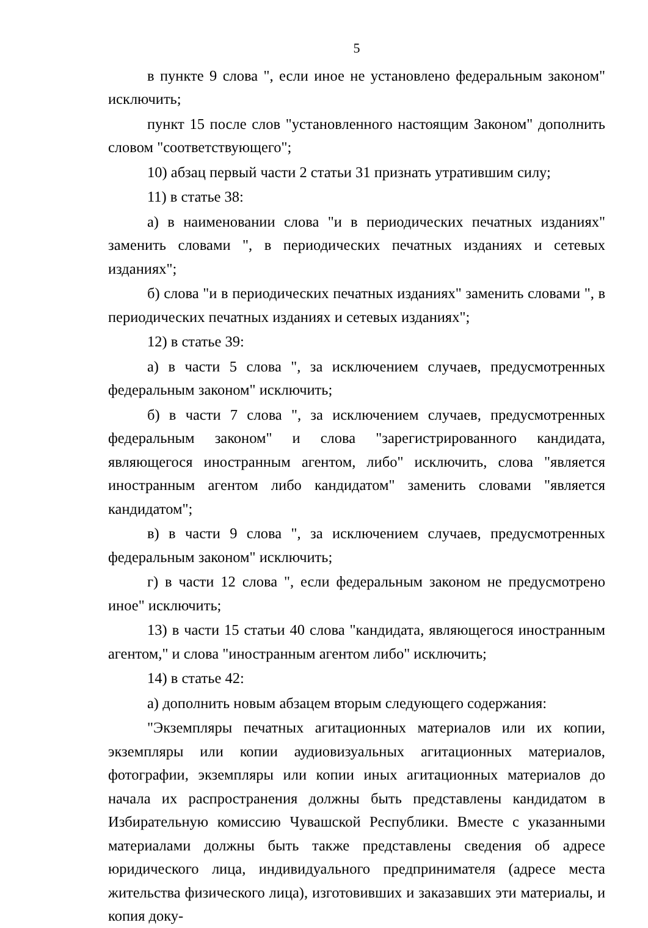5
в пункте 9 слова ", если иное не установлено федеральным законом" исключить;
пункт 15 после слов "установленного настоящим Законом" дополнить словом "соответствующего";
10) абзац первый части 2 статьи 31 признать утратившим силу;
11) в статье 38:
а) в наименовании слова "и в периодических печатных изданиях" заменить словами ", в периодических печатных изданиях и сетевых изданиях";
б) слова "и в периодических печатных изданиях" заменить словами ", в периодических печатных изданиях и сетевых изданиях";
12) в статье 39:
а) в части 5 слова ", за исключением случаев, предусмотренных федеральным законом" исключить;
б) в части 7 слова ", за исключением случаев, предусмотренных федеральным законом" и слова "зарегистрированного кандидата, являющегося иностранным агентом, либо" исключить, слова "является иностранным агентом либо кандидатом" заменить словами "является кандидатом";
в) в части 9 слова ", за исключением случаев, предусмотренных федеральным законом" исключить;
г) в части 12 слова ", если федеральным законом не предусмотрено иное" исключить;
13) в части 15 статьи 40 слова "кандидата, являющегося иностранным агентом," и слова "иностранным агентом либо" исключить;
14) в статье 42:
а) дополнить новым абзацем вторым следующего содержания:
"Экземпляры печатных агитационных материалов или их копии, экземпляры или копии аудиовизуальных агитационных материалов, фотографии, экземпляры или копии иных агитационных материалов до начала их распространения должны быть представлены кандидатом в Избирательную комиссию Чувашской Республики. Вместе с указанными материалами должны быть также представлены сведения об адресе юридического лица, индивидуального предпринимателя (адресе места жительства физического лица), изготовивших и заказавших эти материалы, и копия доку-